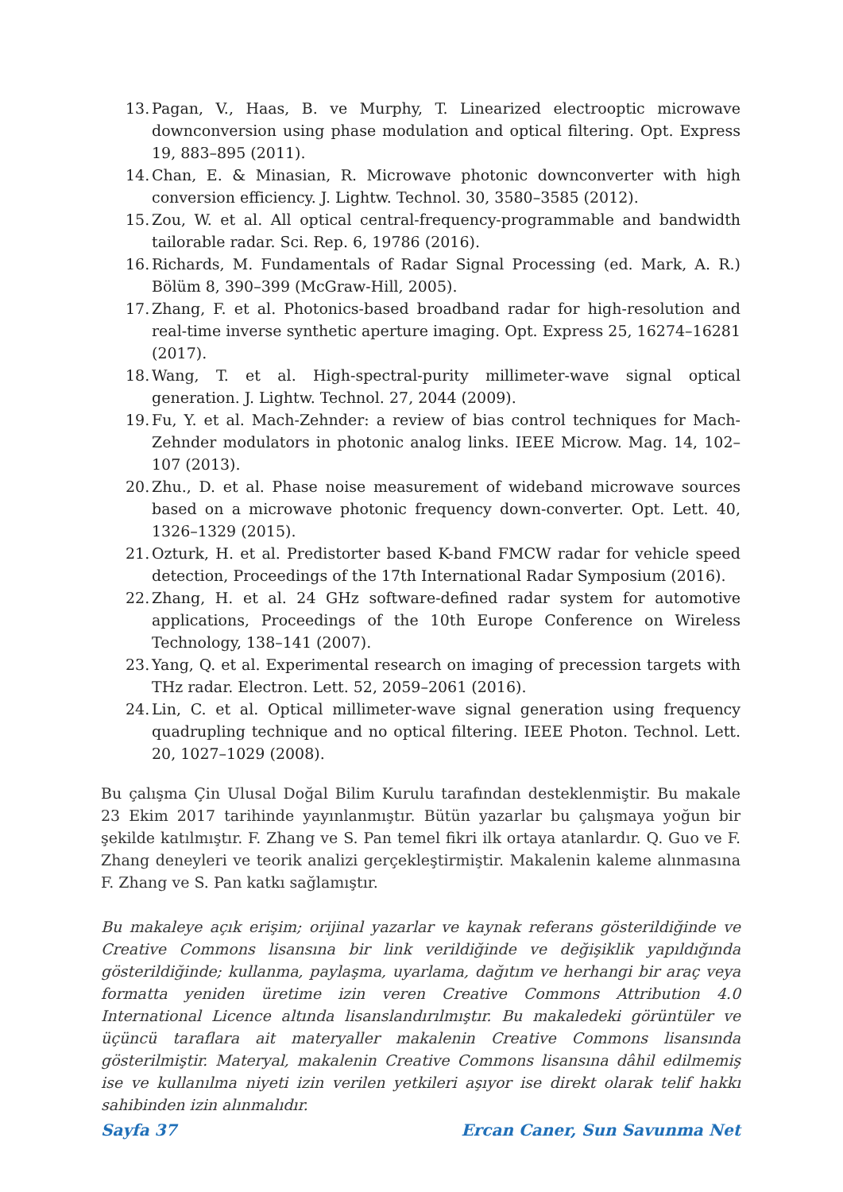13. Pagan, V., Haas, B. ve Murphy, T. Linearized electrooptic microwave downconversion using phase modulation and optical filtering. Opt. Express 19, 883–895 (2011).
14. Chan, E. & Minasian, R. Microwave photonic downconverter with high conversion efficiency. J. Lightw. Technol. 30, 3580–3585 (2012).
15. Zou, W. et al. All optical central-frequency-programmable and bandwidth tailorable radar. Sci. Rep. 6, 19786 (2016).
16. Richards, M. Fundamentals of Radar Signal Processing (ed. Mark, A. R.) Bölüm 8, 390–399 (McGraw-Hill, 2005).
17. Zhang, F. et al. Photonics-based broadband radar for high-resolution and real-time inverse synthetic aperture imaging. Opt. Express 25, 16274–16281 (2017).
18. Wang, T. et al. High-spectral-purity millimeter-wave signal optical generation. J. Lightw. Technol. 27, 2044 (2009).
19. Fu, Y. et al. Mach-Zehnder: a review of bias control techniques for Mach-Zehnder modulators in photonic analog links. IEEE Microw. Mag. 14, 102–107 (2013).
20. Zhu., D. et al. Phase noise measurement of wideband microwave sources based on a microwave photonic frequency down-converter. Opt. Lett. 40, 1326–1329 (2015).
21. Ozturk, H. et al. Predistorter based K-band FMCW radar for vehicle speed detection, Proceedings of the 17th International Radar Symposium (2016).
22. Zhang, H. et al. 24 GHz software-defined radar system for automotive applications, Proceedings of the 10th Europe Conference on Wireless Technology, 138–141 (2007).
23. Yang, Q. et al. Experimental research on imaging of precession targets with THz radar. Electron. Lett. 52, 2059–2061 (2016).
24. Lin, C. et al. Optical millimeter-wave signal generation using frequency quadrupling technique and no optical filtering. IEEE Photon. Technol. Lett. 20, 1027–1029 (2008).
Bu çalışma Çin Ulusal Doğal Bilim Kurulu tarafından desteklenmiştir. Bu makale 23 Ekim 2017 tarihinde yayınlanmıştır. Bütün yazarlar bu çalışmaya yoğun bir şekilde katılmıştır. F. Zhang ve S. Pan temel fikri ilk ortaya atanlardır. Q. Guo ve F. Zhang deneyleri ve teorik analizi gerçekleştirmiştir. Makalenin kaleme alınmasına F. Zhang ve S. Pan katkı sağlamıştır.
Bu makaleye açık erişim; orijinal yazarlar ve kaynak referans gösterildiğinde ve Creative Commons lisansına bir link verildiğinde ve değişiklik yapıldığında gösterildiğinde; kullanma, paylaşma, uyarlama, dağıtım ve herhangi bir araç veya formatta yeniden üretime izin veren Creative Commons Attribution 4.0 International Licence altında lisanslandırılmıştır. Bu makaledeki görüntüler ve üçüncü taraflara ait materyaller makalenin Creative Commons lisansında gösterilmiştir. Materyal, makalenin Creative Commons lisansına dâhil edilmemiş ise ve kullanılma niyeti izin verilen yetkileri aşıyor ise direkt olarak telif hakkı sahibinden izin alınmalıdır.
Sayfa 37 Ercan Caner, Sun Savunma Net